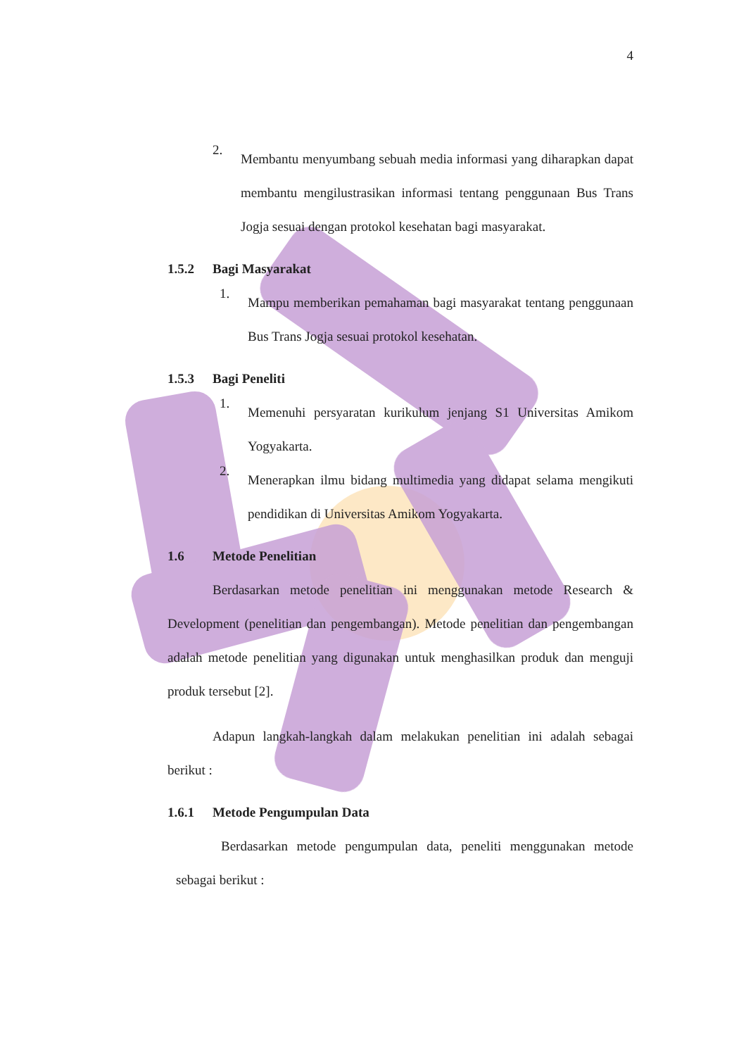4
2.
Membantu menyumbang sebuah media informasi yang diharapkan dapat membantu mengilustrasikan informasi tentang penggunaan Bus Trans Jogja sesuai dengan protokol kesehatan bagi masyarakat.
1.5.2 Bagi Masyarakat
1.
Mampu memberikan pemahaman bagi masyarakat tentang penggunaan Bus Trans Jogja sesuai protokol kesehatan.
1.5.3 Bagi Peneliti
1.
Memenuhi persyaratan kurikulum jenjang S1 Universitas Amikom Yogyakarta.
2.
Menerapkan ilmu bidang multimedia yang didapat selama mengikuti pendidikan di Universitas Amikom Yogyakarta.
1.6 Metode Penelitian
Berdasarkan metode penelitian ini menggunakan metode Research & Development (penelitian dan pengembangan). Metode penelitian dan pengembangan adalah metode penelitian yang digunakan untuk menghasilkan produk dan menguji produk tersebut [2].
Adapun langkah-langkah dalam melakukan penelitian ini adalah sebagai berikut :
1.6.1 Metode Pengumpulan Data
Berdasarkan metode pengumpulan data, peneliti menggunakan metode sebagai berikut :